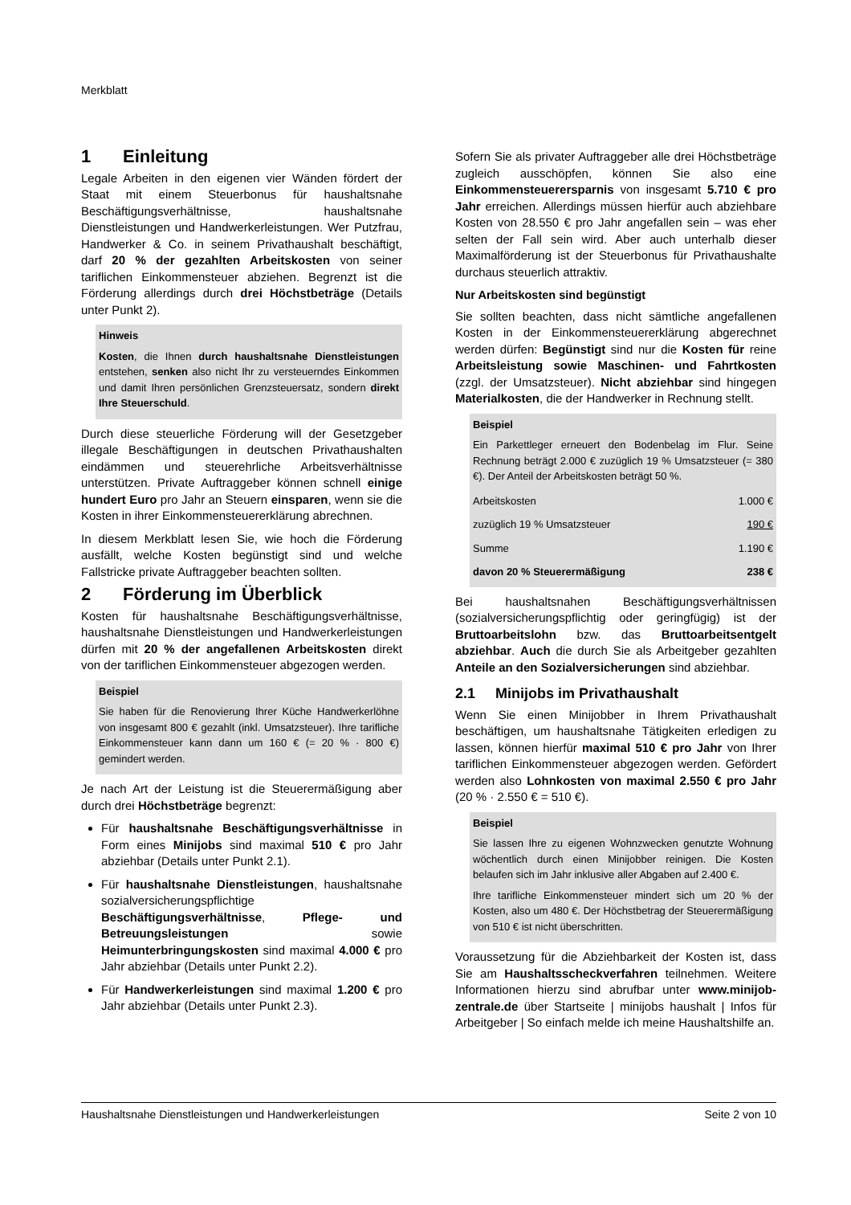Merkblatt
1 Einleitung
Legale Arbeiten in den eigenen vier Wänden fördert der Staat mit einem Steuerbonus für haushaltsnahe Beschäftigungsverhältnisse, haushaltsnahe Dienstleistungen und Handwerkerleistungen. Wer Putzfrau, Handwerker & Co. in seinem Privathaushalt beschäftigt, darf 20 % der gezahlten Arbeitskosten von seiner tariflichen Einkommensteuer abziehen. Begrenzt ist die Förderung allerdings durch drei Höchstbeträge (Details unter Punkt 2).
Hinweis
Kosten, die Ihnen durch haushaltsnahe Dienstleistungen entstehen, senken also nicht Ihr zu versteuerndes Einkommen und damit Ihren persönlichen Grenzsteuersatz, sondern direkt Ihre Steuerschuld.
Durch diese steuerliche Förderung will der Gesetzgeber illegale Beschäftigungen in deutschen Privathaushalten eindämmen und steuerehrliche Arbeitsverhältnisse unterstützen. Private Auftraggeber können schnell einige hundert Euro pro Jahr an Steuern einsparen, wenn sie die Kosten in ihrer Einkommensteuererklärung abrechnen.
In diesem Merkblatt lesen Sie, wie hoch die Förderung ausfällt, welche Kosten begünstigt sind und welche Fallstricke private Auftraggeber beachten sollten.
2 Förderung im Überblick
Kosten für haushaltsnahe Beschäftigungsverhältnisse, haushaltsnahe Dienstleistungen und Handwerkerleistungen dürfen mit 20 % der angefallenen Arbeitskosten direkt von der tariflichen Einkommensteuer abgezogen werden.
Beispiel
Sie haben für die Renovierung Ihrer Küche Handwerkerlöhne von insgesamt 800 € gezahlt (inkl. Umsatzsteuer). Ihre tarifliche Einkommensteuer kann dann um 160 € (= 20 % · 800 €) gemindert werden.
Je nach Art der Leistung ist die Steuerermäßigung aber durch drei Höchstbeträge begrenzt:
Für haushaltsnahe Beschäftigungsverhältnisse in Form eines Minijobs sind maximal 510 € pro Jahr abziehbar (Details unter Punkt 2.1).
Für haushaltsnahe Dienstleistungen, haushaltsnahe sozialversicherungspflichtige Beschäftigungsverhältnisse, Pflege- und Betreuungsleistungen sowie Heimunterbringungskosten sind maximal 4.000 € pro Jahr abziehbar (Details unter Punkt 2.2).
Für Handwerkerleistungen sind maximal 1.200 € pro Jahr abziehbar (Details unter Punkt 2.3).
Sofern Sie als privater Auftraggeber alle drei Höchstbeträge zugleich ausschöpfen, können Sie also eine Einkommensteuerersparnis von insgesamt 5.710 € pro Jahr erreichen. Allerdings müssen hierfür auch abziehbare Kosten von 28.550 € pro Jahr angefallen sein – was eher selten der Fall sein wird. Aber auch unterhalb dieser Maximalförderung ist der Steuerbonus für Privathaushalte durchaus steuerlich attraktiv.
Nur Arbeitskosten sind begünstigt
Sie sollten beachten, dass nicht sämtliche angefallenen Kosten in der Einkommensteuererklärung abgerechnet werden dürfen: Begünstigt sind nur die Kosten für reine Arbeitsleistung sowie Maschinen- und Fahrtkosten (zzgl. der Umsatzsteuer). Nicht abziehbar sind hingegen Materialkosten, die der Handwerker in Rechnung stellt.
Beispiel
Ein Parkettleger erneuert den Bodenbelag im Flur. Seine Rechnung beträgt 2.000 € zuzüglich 19 % Umsatzsteuer (= 380 €). Der Anteil der Arbeitskosten beträgt 50 %.
| Arbeitskosten | 1.000 € |
| zuzüglich 19 % Umsatzsteuer | 190 € |
| Summe | 1.190 € |
| davon 20 % Steuerermäßigung | 238 € |
Bei haushaltsnahen Beschäftigungsverhältnissen (sozialversicherungspflichtig oder geringfügig) ist der Bruttoarbeitslohn bzw. das Bruttoarbeitsentgelt abziehbar. Auch die durch Sie als Arbeitgeber gezahlten Anteile an den Sozialversicherungen sind abziehbar.
2.1 Minijobs im Privathaushalt
Wenn Sie einen Minijobber in Ihrem Privathaushalt beschäftigen, um haushaltsnahe Tätigkeiten erledigen zu lassen, können hierfür maximal 510 € pro Jahr von Ihrer tariflichen Einkommensteuer abgezogen werden. Gefördert werden also Lohnkosten von maximal 2.550 € pro Jahr (20 % · 2.550 € = 510 €).
Beispiel
Sie lassen Ihre zu eigenen Wohnzwecken genutzte Wohnung wöchentlich durch einen Minijobber reinigen. Die Kosten belaufen sich im Jahr inklusive aller Abgaben auf 2.400 €.
Ihre tarifliche Einkommensteuer mindert sich um 20 % der Kosten, also um 480 €. Der Höchstbetrag der Steuerermäßigung von 510 € ist nicht überschritten.
Voraussetzung für die Abziehbarkeit der Kosten ist, dass Sie am Haushaltsscheckverfahren teilnehmen. Weitere Informationen hierzu sind abrufbar unter www.minijob-zentrale.de über Startseite | minijobs haushalt | Infos für Arbeitgeber | So einfach melde ich meine Haushaltshilfe an.
Haushaltsnahe Dienstleistungen und Handwerkerleistungen Seite 2 von 10